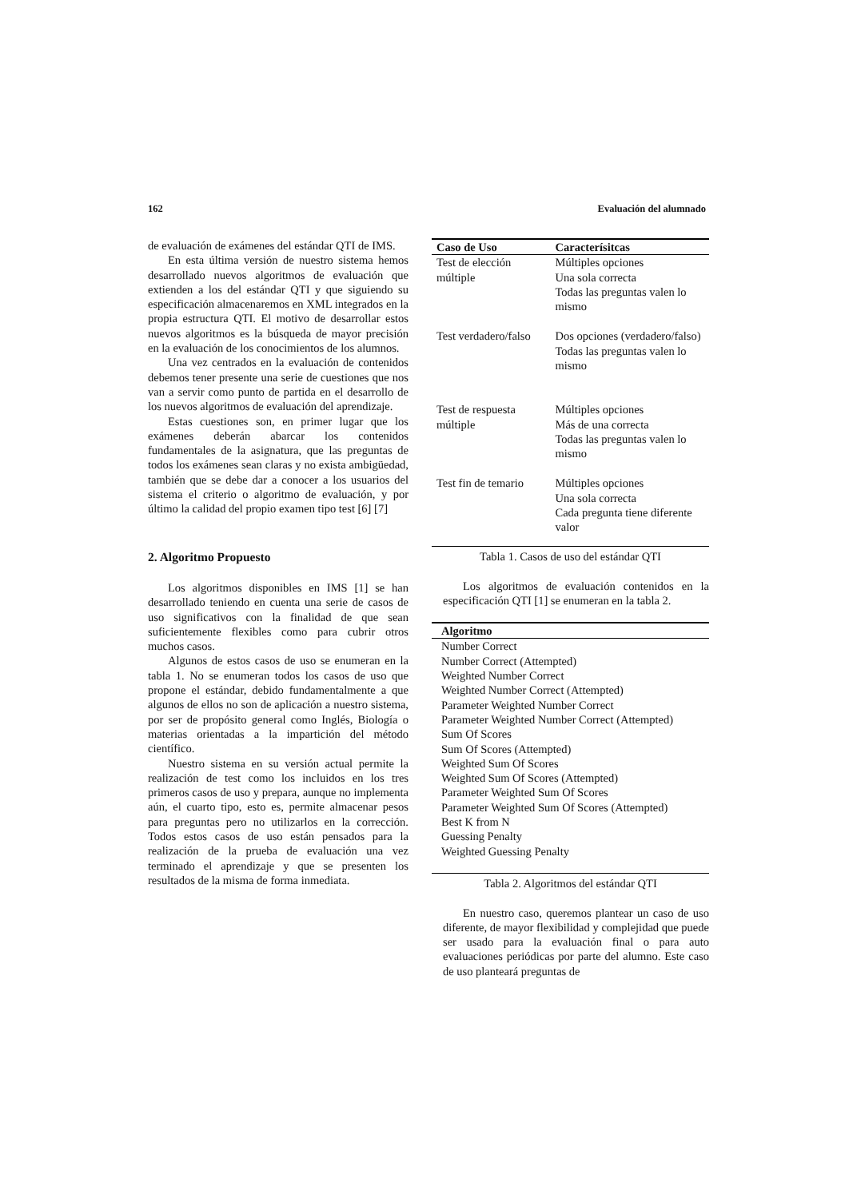162 Evaluación del alumnado
de evaluación de exámenes del estándar QTI de IMS.
En esta última versión de nuestro sistema hemos desarrollado nuevos algoritmos de evaluación que extienden a los del estándar QTI y que siguiendo su especificación almacenaremos en XML integrados en la propia estructura QTI. El motivo de desarrollar estos nuevos algoritmos es la búsqueda de mayor precisión en la evaluación de los conocimientos de los alumnos.
Una vez centrados en la evaluación de contenidos debemos tener presente una serie de cuestiones que nos van a servir como punto de partida en el desarrollo de los nuevos algoritmos de evaluación del aprendizaje.
Estas cuestiones son, en primer lugar que los exámenes deberán abarcar los contenidos fundamentales de la asignatura, que las preguntas de todos los exámenes sean claras y no exista ambigüedad, también que se debe dar a conocer a los usuarios del sistema el criterio o algoritmo de evaluación, y por último la calidad del propio examen tipo test [6] [7]
2. Algoritmo Propuesto
Los algoritmos disponibles en IMS [1] se han desarrollado teniendo en cuenta una serie de casos de uso significativos con la finalidad de que sean suficientemente flexibles como para cubrir otros muchos casos.
Algunos de estos casos de uso se enumeran en la tabla 1. No se enumeran todos los casos de uso que propone el estándar, debido fundamentalmente a que algunos de ellos no son de aplicación a nuestro sistema, por ser de propósito general como Inglés, Biología o materias orientadas a la impartición del método científico.
Nuestro sistema en su versión actual permite la realización de test como los incluidos en los tres primeros casos de uso y prepara, aunque no implementa aún, el cuarto tipo, esto es, permite almacenar pesos para preguntas pero no utilizarlos en la corrección. Todos estos casos de uso están pensados para la realización de la prueba de evaluación una vez terminado el aprendizaje y que se presenten los resultados de la misma de forma inmediata.
| Caso de Uso | Caracterísitcas |
| --- | --- |
| Test de elección múltiple | Múltiples opciones Una sola correcta Todas las preguntas valen lo mismo |
| Test verdadero/falso | Dos opciones (verdadero/falso) Todas las preguntas valen lo mismo |
| Test de respuesta múltiple | Múltiples opciones Más de una correcta Todas las preguntas valen lo mismo |
| Test fin de temario | Múltiples opciones Una sola correcta Cada pregunta tiene diferente valor |
Tabla 1. Casos de uso del estándar QTI
Los algoritmos de evaluación contenidos en la especificación QTI [1] se enumeran en la tabla 2.
| Algoritmo |
| --- |
| Number Correct Number Correct (Attempted) Weighted Number Correct Weighted Number Correct (Attempted) Parameter Weighted Number Correct Parameter Weighted Number Correct (Attempted) Sum Of Scores Sum Of Scores (Attempted) Weighted Sum Of Scores Weighted Sum Of Scores (Attempted) Parameter Weighted Sum Of Scores Parameter Weighted Sum Of Scores (Attempted) Best K from N Guessing Penalty Weighted Guessing Penalty |
Tabla 2. Algoritmos del estándar QTI
En nuestro caso, queremos plantear un caso de uso diferente, de mayor flexibilidad y complejidad que puede ser usado para la evaluación final o para auto evaluaciones periódicas por parte del alumno. Este caso de uso planteará preguntas de